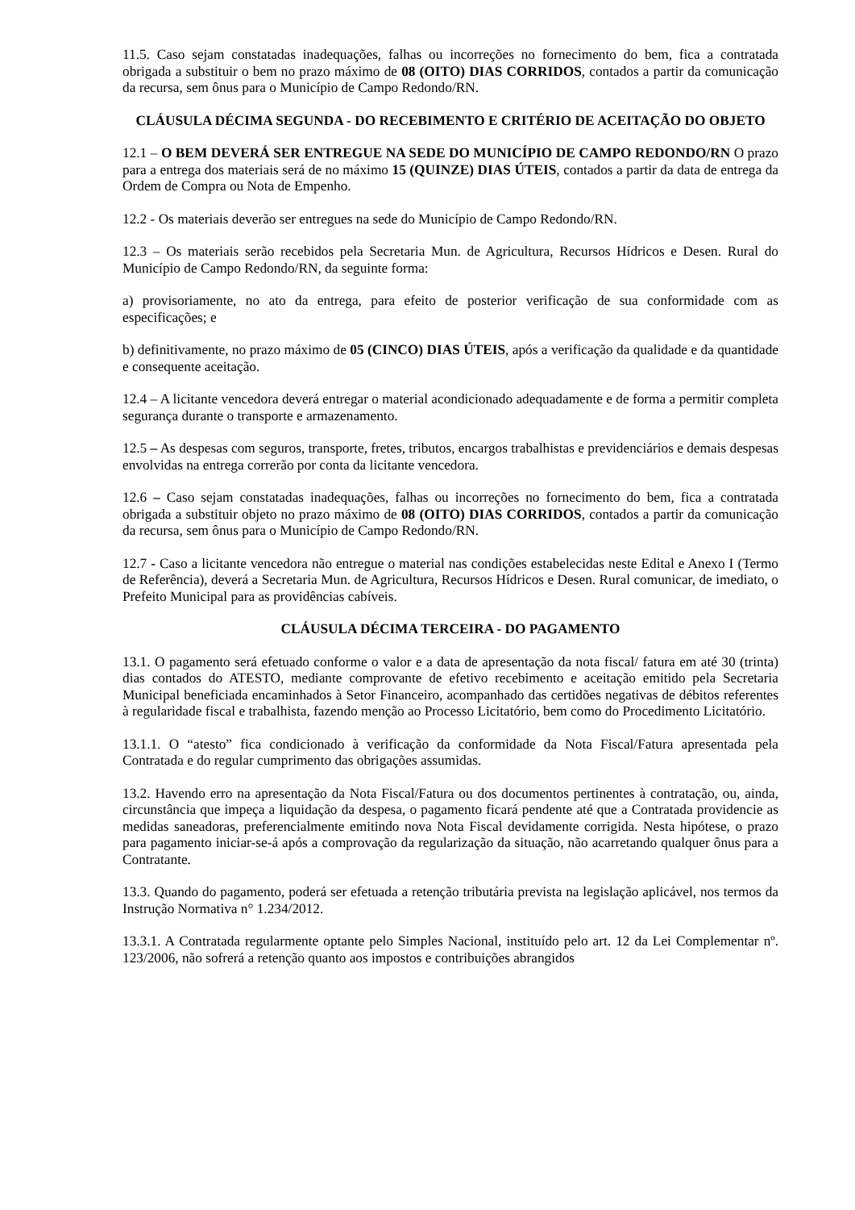11.5. Caso sejam constatadas inadequações, falhas ou incorreções no fornecimento do bem, fica a contratada obrigada a substituir o bem no prazo máximo de 08 (OITO) DIAS CORRIDOS, contados a partir da comunicação da recursa, sem ônus para o Município de Campo Redondo/RN.
CLÁUSULA DÉCIMA SEGUNDA - DO RECEBIMENTO E CRITÉRIO DE ACEITAÇÃO DO OBJETO
12.1 – O BEM DEVERÁ SER ENTREGUE NA SEDE DO MUNICÍPIO DE CAMPO REDONDO/RN O prazo para a entrega dos materiais será de no máximo 15 (QUINZE) DIAS ÚTEIS, contados a partir da data de entrega da Ordem de Compra ou Nota de Empenho.
12.2 - Os materiais deverão ser entregues na sede do Município de Campo Redondo/RN.
12.3 – Os materiais serão recebidos pela Secretaria Mun. de Agricultura, Recursos Hídricos e Desen. Rural do Município de Campo Redondo/RN, da seguinte forma:
a) provisoriamente, no ato da entrega, para efeito de posterior verificação de sua conformidade com as especificações; e
b) definitivamente, no prazo máximo de 05 (CINCO) DIAS ÚTEIS, após a verificação da qualidade e da quantidade e consequente aceitação.
12.4 – A licitante vencedora deverá entregar o material acondicionado adequadamente e de forma a permitir completa segurança durante o transporte e armazenamento.
12.5 – As despesas com seguros, transporte, fretes, tributos, encargos trabalhistas e previdenciários e demais despesas envolvidas na entrega correrão por conta da licitante vencedora.
12.6 – Caso sejam constatadas inadequações, falhas ou incorreções no fornecimento do bem, fica a contratada obrigada a substituir objeto no prazo máximo de 08 (OITO) DIAS CORRIDOS, contados a partir da comunicação da recursa, sem ônus para o Município de Campo Redondo/RN.
12.7 - Caso a licitante vencedora não entregue o material nas condições estabelecidas neste Edital e Anexo I (Termo de Referência), deverá a Secretaria Mun. de Agricultura, Recursos Hídricos e Desen. Rural comunicar, de imediato, o Prefeito Municipal para as providências cabíveis.
CLÁUSULA DÉCIMA TERCEIRA - DO PAGAMENTO
13.1. O pagamento será efetuado conforme o valor e a data de apresentação da nota fiscal/ fatura em até 30 (trinta) dias contados do ATESTO, mediante comprovante de efetivo recebimento e aceitação emitido pela Secretaria Municipal beneficiada encaminhados à Setor Financeiro, acompanhado das certidões negativas de débitos referentes à regularidade fiscal e trabalhista, fazendo menção ao Processo Licitatório, bem como do Procedimento Licitatório.
13.1.1. O “atesto” fica condicionado à verificação da conformidade da Nota Fiscal/Fatura apresentada pela Contratada e do regular cumprimento das obrigações assumidas.
13.2. Havendo erro na apresentação da Nota Fiscal/Fatura ou dos documentos pertinentes à contratação, ou, ainda, circunstância que impeça a liquidação da despesa, o pagamento ficará pendente até que a Contratada providencie as medidas saneadoras, preferencialmente emitindo nova Nota Fiscal devidamente corrigida. Nesta hipótese, o prazo para pagamento iniciar-se-á após a comprovação da regularização da situação, não acarretando qualquer ônus para a Contratante.
13.3. Quando do pagamento, poderá ser efetuada a retenção tributária prevista na legislação aplicável, nos termos da Instrução Normativa n° 1.234/2012.
13.3.1. A Contratada regularmente optante pelo Simples Nacional, instituído pelo art. 12 da Lei Complementar nº. 123/2006, não sofrerá a retenção quanto aos impostos e contribuições abrangidos